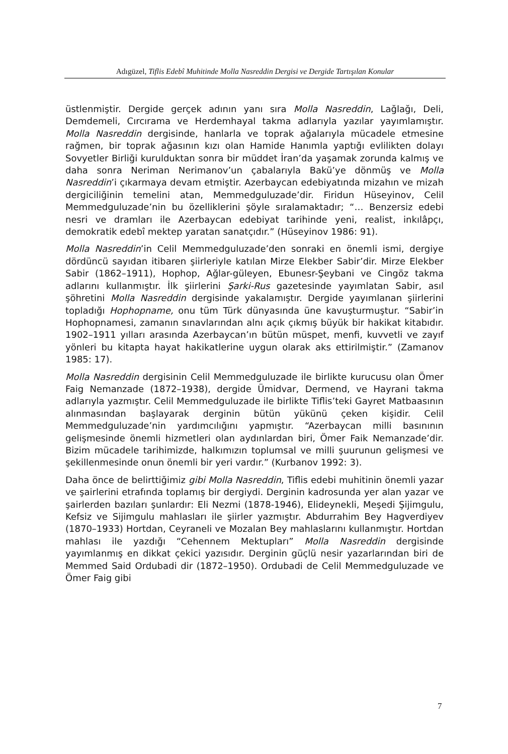Adıgüzel, Tiflis Edebî Muhitinde Molla Nasreddin Dergisi ve Dergide Tartışılan Konular
üstlenmiştir. Dergide gerçek adının yanı sıra Molla Nasreddin, Lağlağı, Deli, Demdemeli, Cırcırama ve Herdemhayal takma adlarıyla yazılar yayımlamıştır. Molla Nasreddin dergisinde, hanlarla ve toprak ağalarıyla mücadele etmesine rağmen, bir toprak ağasının kızı olan Hamide Hanımla yaptığı evlilikten dolayı Sovyetler Birliği kurulduktan sonra bir müddet İran’da yaşamak zorunda kalmış ve daha sonra Neriman Nerimanov’un çabalarıyla Bakü’ye dönmüş ve Molla Nasreddin’i çıkarmaya devam etmiştir. Azerbaycan edebiyatında mizahın ve mizah dergiciliğinin temelini atan, Memmedguluzade’dir. Firidun Hüseyinov, Celil Memmedguluzade’nin bu özelliklerini şöyle sıralamaktadır; “… Benzersiz edebi nesri ve dramları ile Azerbaycan edebiyat tarihinde yeni, realist, inkılâpçı, demokratik edebî mektep yaratan sanatçıdır.” (Hüseyinov 1986: 91).
Molla Nasreddin’in Celil Memmedguluzade’den sonraki en önemli ismi, dergiye dördüncü sayıdan itibaren şiirleriyle katılan Mirze Elekber Sabir’dir. Mirze Elekber Sabir (1862–1911), Hophop, Ağlar-güleyen, Ebunesr-Şeybani ve Cingöz takma adlarını kullanmıştır. İlk şiirlerini Şarki-Rus gazetesinde yayımlatan Sabir, asıl şöhretini Molla Nasreddin dergisinde yakalamıştır. Dergide yayımlanan şiirlerini topladığı Hophopname, onu tüm Türk dünyasında üne kavuşturmuştur. “Sabir’in Hophopnamesi, zamanın sınavlarından alnı açık çıkmış büyük bir hakikat kitabıdır. 1902–1911 yılları arasında Azerbaycan’ın bütün müspet, menfi, kuvvetli ve zayıf yönleri bu kitapta hayat hakikatlerine uygun olarak aks ettirilmiştir.” (Zamanov 1985: 17).
Molla Nasreddin dergisinin Celil Memmedguluzade ile birlikte kurucusu olan Ömer Faig Nemanzade (1872–1938), dergide Ümidvar, Dermend, ve Hayrani takma adlarıyla yazmıştır. Celil Memmedguluzade ile birlikte Tiflis’teki Gayret Matbaasının alınmasından başlayarak derginin bütün yükünü çeken kişidir. Celil Memmedguluzade’nin yardımcılığını yapmıştır. “Azerbaycan milli basınının gelişmesinde önemli hizmetleri olan aydınlardan biri, Ömer Faik Nemanzade’dir. Bizim mücadele tarihimizde, halkımızın toplumsal ve milli şuurunun gelişmesi ve şekillenmesinde onun önemli bir yeri vardır.” (Kurbanov 1992: 3).
Daha önce de belirttiğimiz gibi Molla Nasreddin, Tiflis edebi muhitinin önemli yazar ve şairlerini etrafında toplamış bir dergiydi. Derginin kadrosunda yer alan yazar ve şairlerden bazıları şunlardır: Eli Nezmi (1878-1946), Elideynekli, Meşedi Şijimgulu, Kefsiz ve Sijimgulu mahlasları ile şiirler yazmıştır. Abdurrahim Bey Hagverdiyev (1870–1933) Hortdan, Ceyraneli ve Mozalan Bey mahlaslarını kullanmıştır. Hortdan mahlası ile yazdığı “Cehennem Mektupları” Molla Nasreddin dergisinde yayımlanmış en dikkat çekici yazısıdır. Derginin güçlü nesir yazarlarından biri de Memmed Said Ordubadi dir (1872–1950). Ordubadi de Celil Memmedguluzade ve Ömer Faig gibi
7